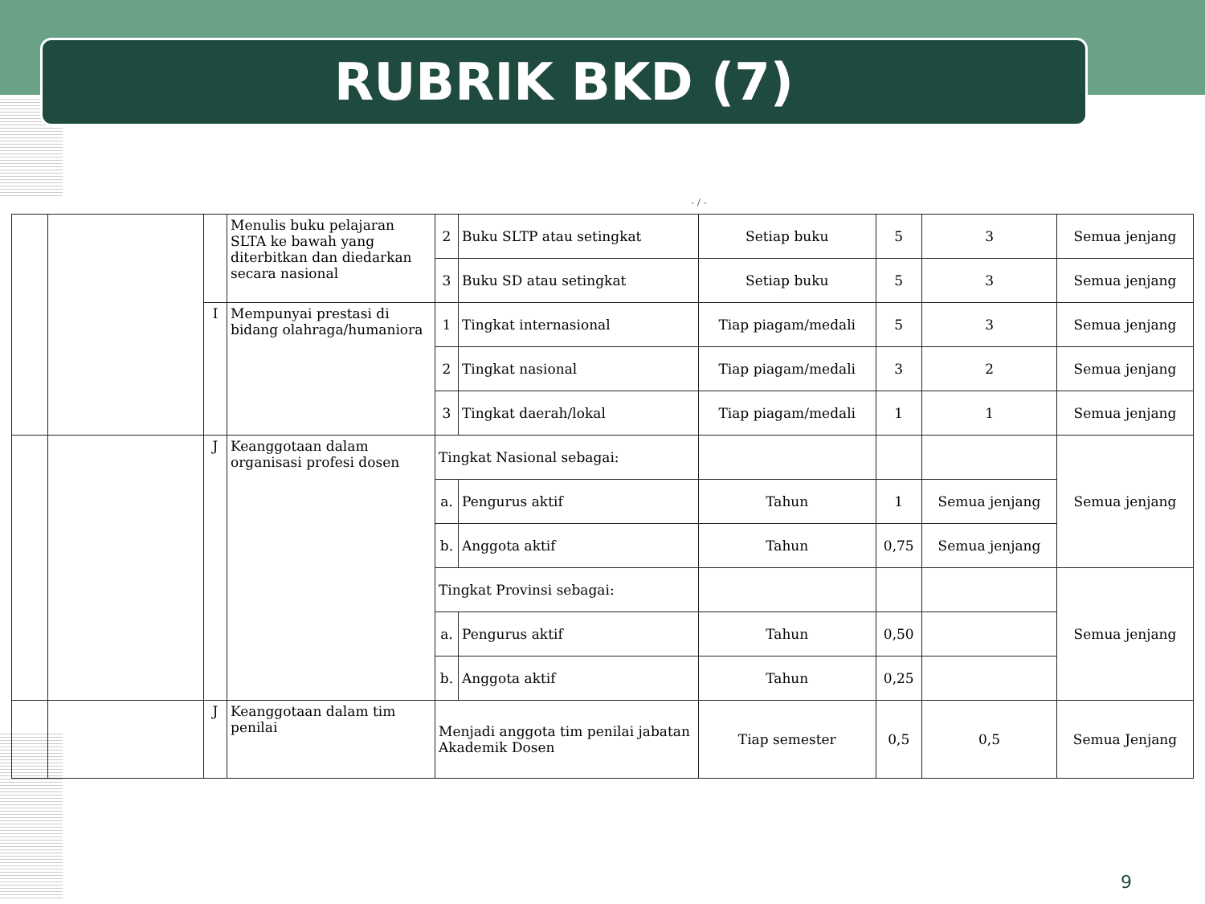RUBRIK BKD (7)
- / -
| | | | Menulis buku pelajaran SLTA ke bawah yang diterbitkan dan diedarkan secara nasional | 2 | Buku SLTP atau setingkat | Setiap buku | 5 | 3 | Semua jenjang |
| | | | | 3 | Buku SD atau setingkat | Setiap buku | 5 | 3 | Semua jenjang |
| | | I | Mempunyai prestasi di bidang olahraga/humaniora | 1 | Tingkat internasional | Tiap piagam/medali | 5 | 3 | Semua jenjang |
| | | | | 2 | Tingkat nasional | Tiap piagam/medali | 3 | 2 | Semua jenjang |
| | | | | 3 | Tingkat daerah/lokal | Tiap piagam/medali | 1 | 1 | Semua jenjang |
| | | J | Keanggotaan dalam organisasi profesi dosen | Tingkat Nasional sebagai: | | | | | Semua jenjang |
| | | | | a. | Pengurus aktif | Tahun | 1 | Semua jenjang | |
| | | | | b. | Anggota aktif | Tahun | 0,75 | Semua jenjang | |
| | | | | Tingkat Provinsi sebagai: | | | | | Semua jenjang |
| | | | | a. | Pengurus aktif | Tahun | 0,50 | | |
| | | | | b. | Anggota aktif | Tahun | 0,25 | | |
| | | J | Keanggotaan dalam tim penilai | Menjadi anggota tim penilai jabatan Akademik Dosen | | Tiap semester | 0,5 | 0,5 | Semua Jenjang |
9